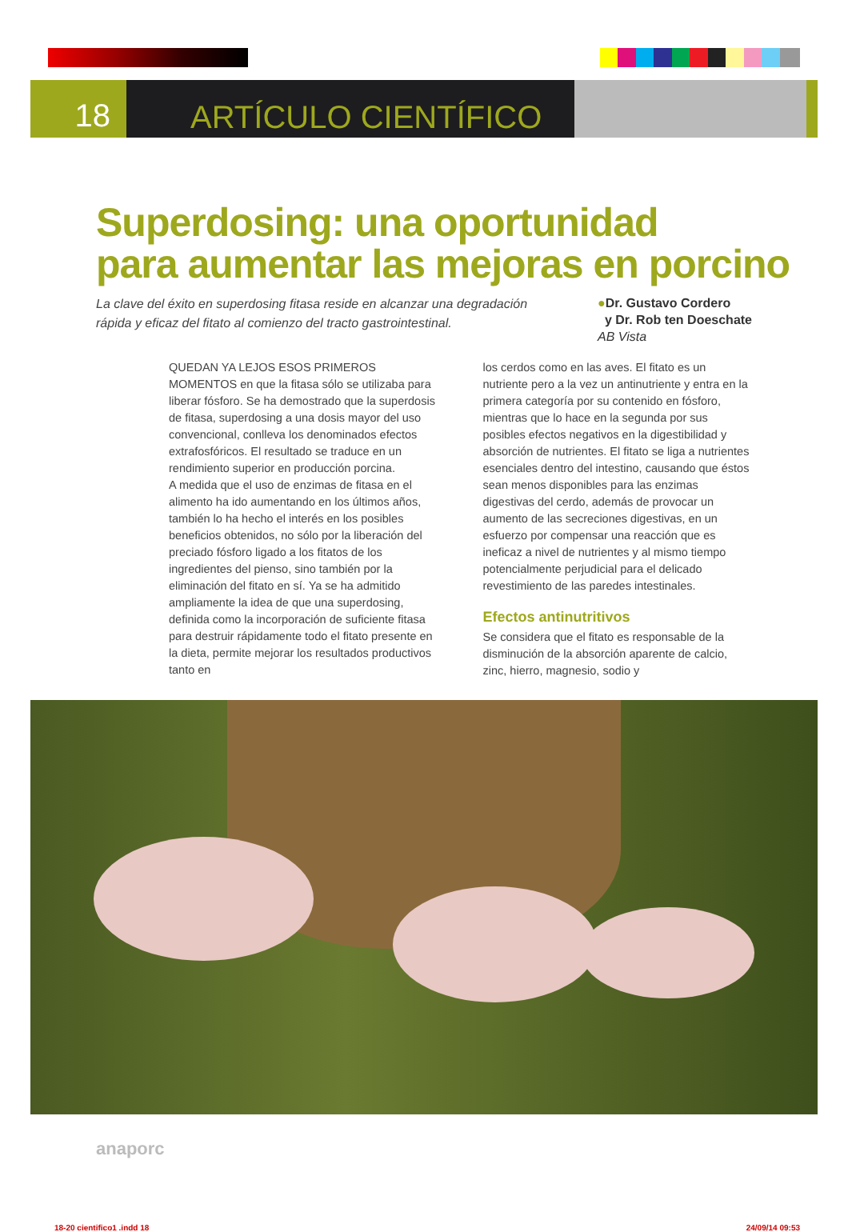18 ARTÍCULO CIENTÍFICO
Superdosing: una oportunidad
para aumentar las mejoras en porcino
La clave del éxito en superdosing fitasa reside en alcanzar una degradación rápida y eficaz del fitato al comienzo del tracto gastrointestinal.
●Dr. Gustavo Cordero
y Dr. Rob ten Doeschate
AB Vista
QUEDAN YA LEJOS ESOS PRIMEROS MOMENTOS en que la fitasa sólo se utilizaba para liberar fósforo. Se ha demostrado que la superdosis de fitasa, superdosing a una dosis mayor del uso convencional, conlleva los denominados efectos extrafosfóricos. El resultado se traduce en un rendimiento superior en producción porcina.
A medida que el uso de enzimas de fitasa en el alimento ha ido aumentando en los últimos años, también lo ha hecho el interés en los posibles beneficios obtenidos, no sólo por la liberación del preciado fósforo ligado a los fitatos de los ingredientes del pienso, sino también por la eliminación del fitato en sí. Ya se ha admitido ampliamente la idea de que una superdosing, definida como la incorporación de suficiente fitasa para destruir rápidamente todo el fitato presente en la dieta, permite mejorar los resultados productivos tanto en
los cerdos como en las aves. El fitato es un nutriente pero a la vez un antinutriente y entra en la primera categoría por su contenido en fósforo, mientras que lo hace en la segunda por sus posibles efectos negativos en la digestibilidad y absorción de nutrientes. El fitato se liga a nutrientes esenciales dentro del intestino, causando que éstos sean menos disponibles para las enzimas digestivas del cerdo, además de provocar un aumento de las secreciones digestivas, en un esfuerzo por compensar una reacción que es ineficaz a nivel de nutrientes y al mismo tiempo potencialmente perjudicial para el delicado revestimiento de las paredes intestinales.
Efectos antinutritivos
Se considera que el fitato es responsable de la disminución de la absorción aparente de calcio, zinc, hierro, magnesio, sodio y
anaporc
18-20 cientifico1 .indd 18 24/09/14 09:53